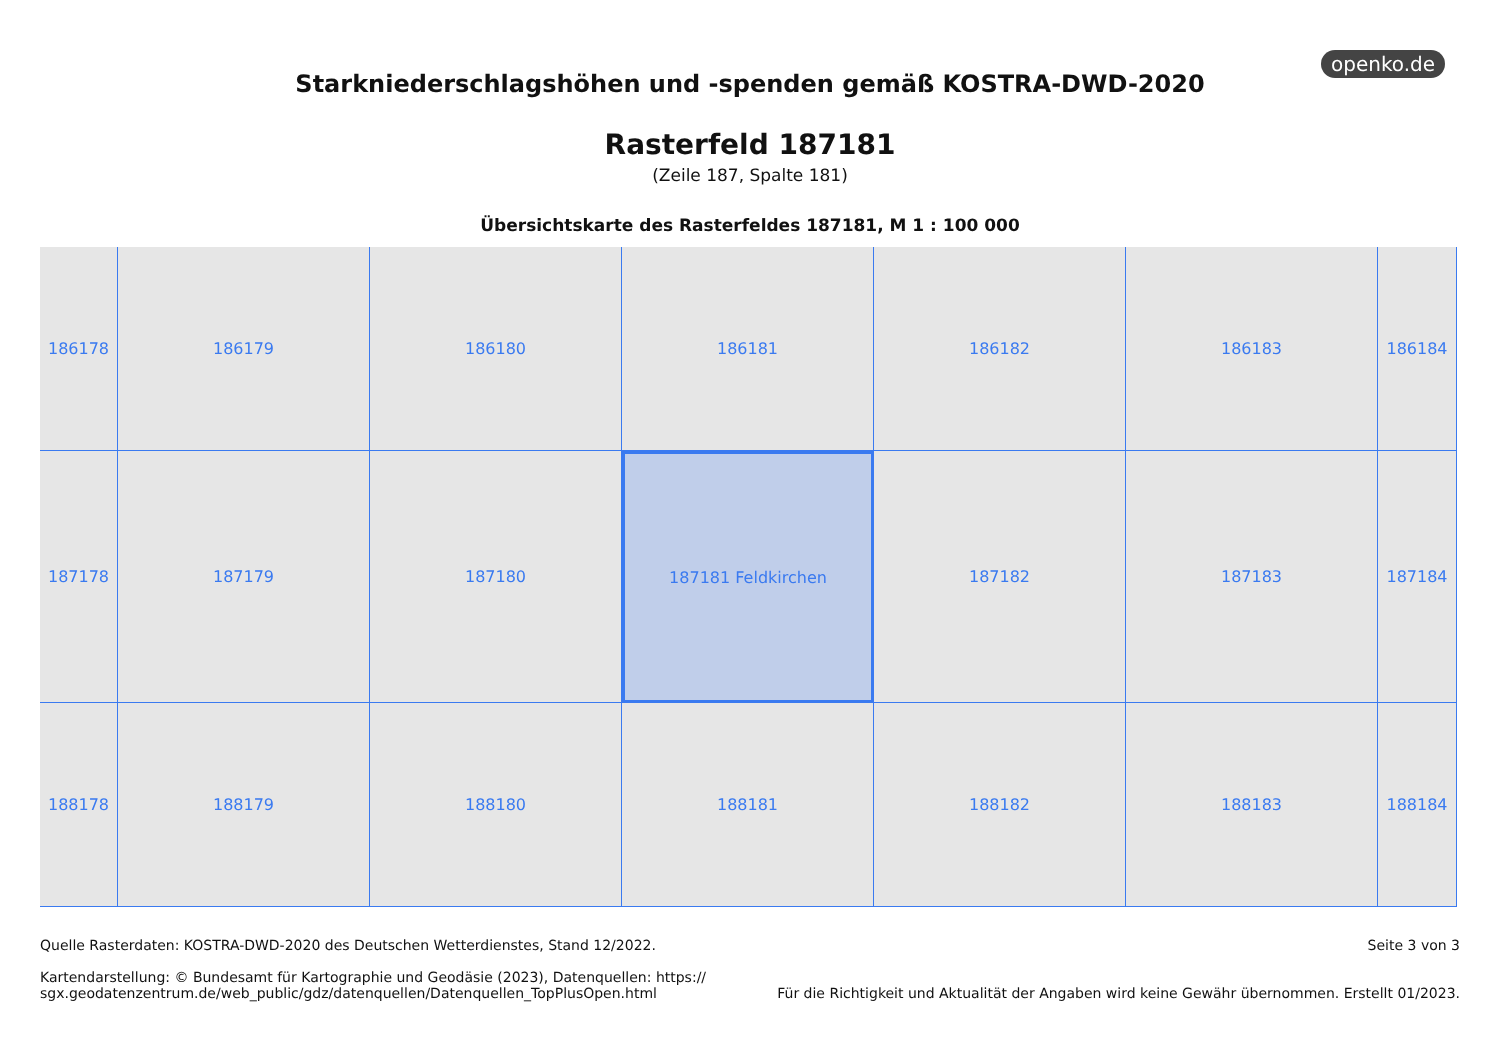openko.de
Starkniederschlagshöhen und -spenden gemäß KOSTRA-DWD-2020
Rasterfeld 187181
(Zeile 187, Spalte 181)
Übersichtskarte des Rasterfeldes 187181, M 1 : 100 000
186178
186179
186180
186181
186182
186183
186184
187178
187179
187180
187181 Feldkirchen
187182
187183
187184
188178
188179
188180
188181
188182
188183
188184
Quelle Rasterdaten: KOSTRA-DWD-2020 des Deutschen Wetterdienstes, Stand 12/2022.
Kartendarstellung: © Bundesamt für Kartographie und Geodäsie (2023), Datenquellen: https://
sgx.geodatenzentrum.de/web_public/gdz/datenquellen/Datenquellen_TopPlusOpen.html
Seite 3 von 3
Für die Richtigkeit und Aktualität der Angaben wird keine Gewähr übernommen. Erstellt 01/2023.